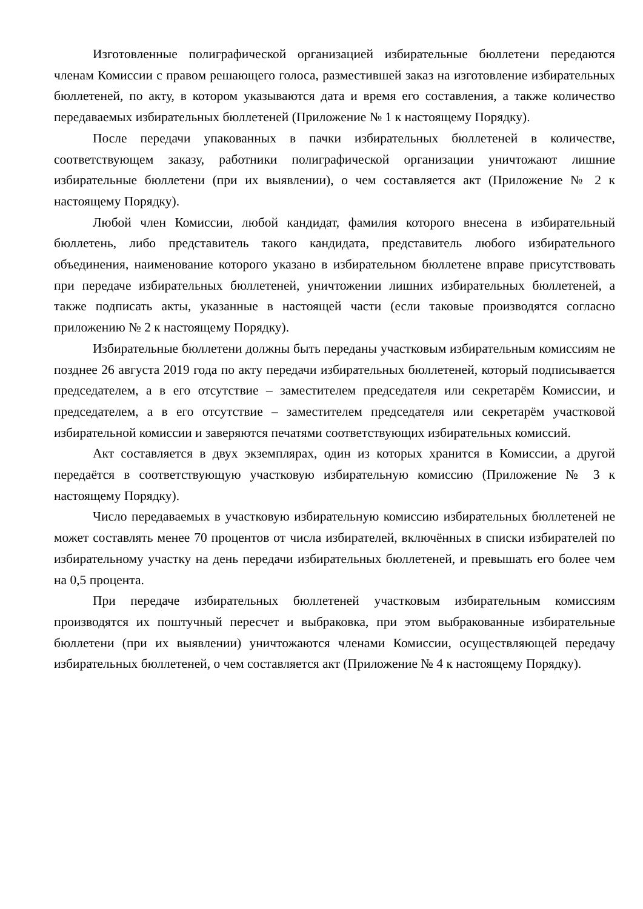Изготовленные полиграфической организацией избирательные бюллетени передаются членам Комиссии с правом решающего голоса, разместившей заказ на изготовление избирательных бюллетеней, по акту, в котором указываются дата и время его составления, а также количество передаваемых избирательных бюллетеней (Приложение № 1 к настоящему Порядку).
После передачи упакованных в пачки избирательных бюллетеней в количестве, соответствующем заказу, работники полиграфической организации уничтожают лишние избирательные бюллетени (при их выявлении), о чем составляется акт (Приложение № 2 к настоящему Порядку).
Любой член Комиссии, любой кандидат, фамилия которого внесена в избирательный бюллетень, либо представитель такого кандидата, представитель любого избирательного объединения, наименование которого указано в избирательном бюллетене вправе присутствовать при передаче избирательных бюллетеней, уничтожении лишних избирательных бюллетеней, а также подписать акты, указанные в настоящей части (если таковые производятся согласно приложению № 2 к настоящему Порядку).
Избирательные бюллетени должны быть переданы участковым избирательным комиссиям не позднее 26 августа 2019 года по акту передачи избирательных бюллетеней, который подписывается председателем, а в его отсутствие – заместителем председателя или секретарём Комиссии, и председателем, а в его отсутствие – заместителем председателя или секретарём участковой избирательной комиссии и заверяются печатями соответствующих избирательных комиссий.
Акт составляется в двух экземплярах, один из которых хранится в Комиссии, а другой передаётся в соответствующую участковую избирательную комиссию (Приложение № 3 к настоящему Порядку).
Число передаваемых в участковую избирательную комиссию избирательных бюллетеней не может составлять менее 70 процентов от числа избирателей, включённых в списки избирателей по избирательному участку на день передачи избирательных бюллетеней, и превышать его более чем на 0,5 процента.
При передаче избирательных бюллетеней участковым избирательным комиссиям производятся их поштучный пересчет и выбраковка, при этом выбракованные избирательные бюллетени (при их выявлении) уничтожаются членами Комиссии, осуществляющей передачу избирательных бюллетеней, о чем составляется акт (Приложение № 4 к настоящему Порядку).